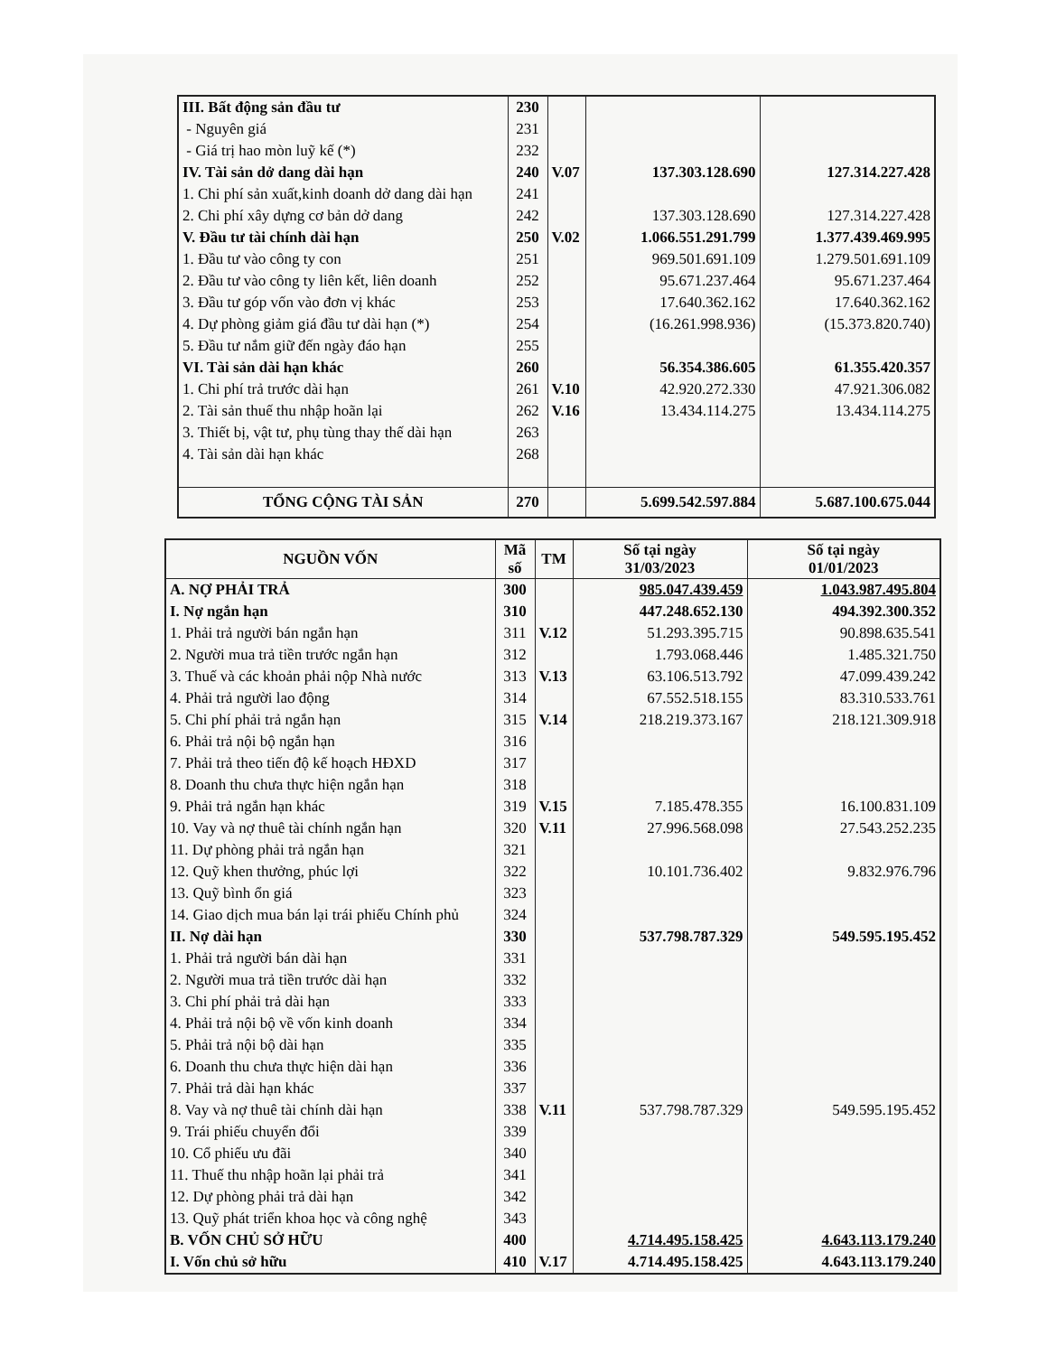| III. Bất động sản đầu tư | 230 | | | |
| - Nguyên giá | 231 | | | |
| - Giá trị hao mòn luỹ kế (*) | 232 | | | |
| IV. Tài sản dở dang dài hạn | 240 | V.07 | 137.303.128.690 | 127.314.227.428 |
| 1. Chi phí sản xuất,kinh doanh dở dang dài hạn | 241 | | | |
| 2. Chi phí xây dựng cơ bản dở dang | 242 | | 137.303.128.690 | 127.314.227.428 |
| V. Đầu tư tài chính dài hạn | 250 | V.02 | 1.066.551.291.799 | 1.377.439.469.995 |
| 1. Đầu tư vào công ty con | 251 | | 969.501.691.109 | 1.279.501.691.109 |
| 2. Đầu tư vào công ty liên kết, liên doanh | 252 | | 95.671.237.464 | 95.671.237.464 |
| 3. Đầu tư góp vốn vào đơn vị khác | 253 | | 17.640.362.162 | 17.640.362.162 |
| 4. Dự phòng giảm giá đầu tư dài hạn (*) | 254 | | (16.261.998.936) | (15.373.820.740) |
| 5. Đầu tư nắm giữ đến ngày đáo hạn | 255 | | | |
| VI. Tài sản dài hạn khác | 260 | | 56.354.386.605 | 61.355.420.357 |
| 1. Chi phí trả trước dài hạn | 261 | V.10 | 42.920.272.330 | 47.921.306.082 |
| 2. Tài sản thuế thu nhập hoãn lại | 262 | V.16 | 13.434.114.275 | 13.434.114.275 |
| 3. Thiết bị, vật tư, phụ tùng thay thế dài hạn | 263 | | | |
| 4. Tài sản dài hạn khác | 268 | | | |
| TỔNG CỘNG TÀI SẢN | 270 | | 5.699.542.597.884 | 5.687.100.675.044 |
| NGUỒN VỐN | Mã số | TM | Số tại ngày 31/03/2023 | Số tại ngày 01/01/2023 |
| --- | --- | --- | --- | --- |
| A. NỢ PHẢI TRẢ | 300 | | 985.047.439.459 | 1.043.987.495.804 |
| I. Nợ ngắn hạn | 310 | | 447.248.652.130 | 494.392.300.352 |
| 1. Phải trả người bán ngắn hạn | 311 | V.12 | 51.293.395.715 | 90.898.635.541 |
| 2. Người mua trả tiền trước ngắn hạn | 312 | | 1.793.068.446 | 1.485.321.750 |
| 3. Thuế và các khoản phải nộp Nhà nước | 313 | V.13 | 63.106.513.792 | 47.099.439.242 |
| 4. Phải trả người lao động | 314 | | 67.552.518.155 | 83.310.533.761 |
| 5. Chi phí phải trả ngắn hạn | 315 | V.14 | 218.219.373.167 | 218.121.309.918 |
| 6. Phải trả nội bộ ngắn hạn | 316 | | | |
| 7. Phải trả theo tiến độ kế hoạch HĐXD | 317 | | | |
| 8. Doanh thu chưa thực hiện ngắn hạn | 318 | | | |
| 9. Phải trả ngắn hạn khác | 319 | V.15 | 7.185.478.355 | 16.100.831.109 |
| 10. Vay và nợ thuê tài chính ngắn hạn | 320 | V.11 | 27.996.568.098 | 27.543.252.235 |
| 11. Dự phòng phải trả ngắn hạn | 321 | | | |
| 12. Quỹ khen thưởng, phúc lợi | 322 | | 10.101.736.402 | 9.832.976.796 |
| 13. Quỹ bình ổn giá | 323 | | | |
| 14. Giao dịch mua bán lại trái phiếu Chính phủ | 324 | | | |
| II. Nợ dài hạn | 330 | | 537.798.787.329 | 549.595.195.452 |
| 1. Phải trả người bán dài hạn | 331 | | | |
| 2. Người mua trả tiền trước dài hạn | 332 | | | |
| 3. Chi phí phải trả dài hạn | 333 | | | |
| 4. Phải trả nội bộ về vốn kinh doanh | 334 | | | |
| 5. Phải trả nội bộ dài hạn | 335 | | | |
| 6. Doanh thu chưa thực hiện dài hạn | 336 | | | |
| 7. Phải trả dài hạn khác | 337 | | | |
| 8. Vay và nợ thuê tài chính dài hạn | 338 | V.11 | 537.798.787.329 | 549.595.195.452 |
| 9. Trái phiếu chuyển đổi | 339 | | | |
| 10. Cổ phiếu ưu đãi | 340 | | | |
| 11. Thuế thu nhập hoãn lại phải trả | 341 | | | |
| 12. Dự phòng phải trả dài hạn | 342 | | | |
| 13. Quỹ phát triển khoa học và công nghệ | 343 | | | |
| B. VỐN CHỦ SỞ HỮU | 400 | | 4.714.495.158.425 | 4.643.113.179.240 |
| I. Vốn chủ sở hữu | 410 | V.17 | 4.714.495.158.425 | 4.643.113.179.240 |